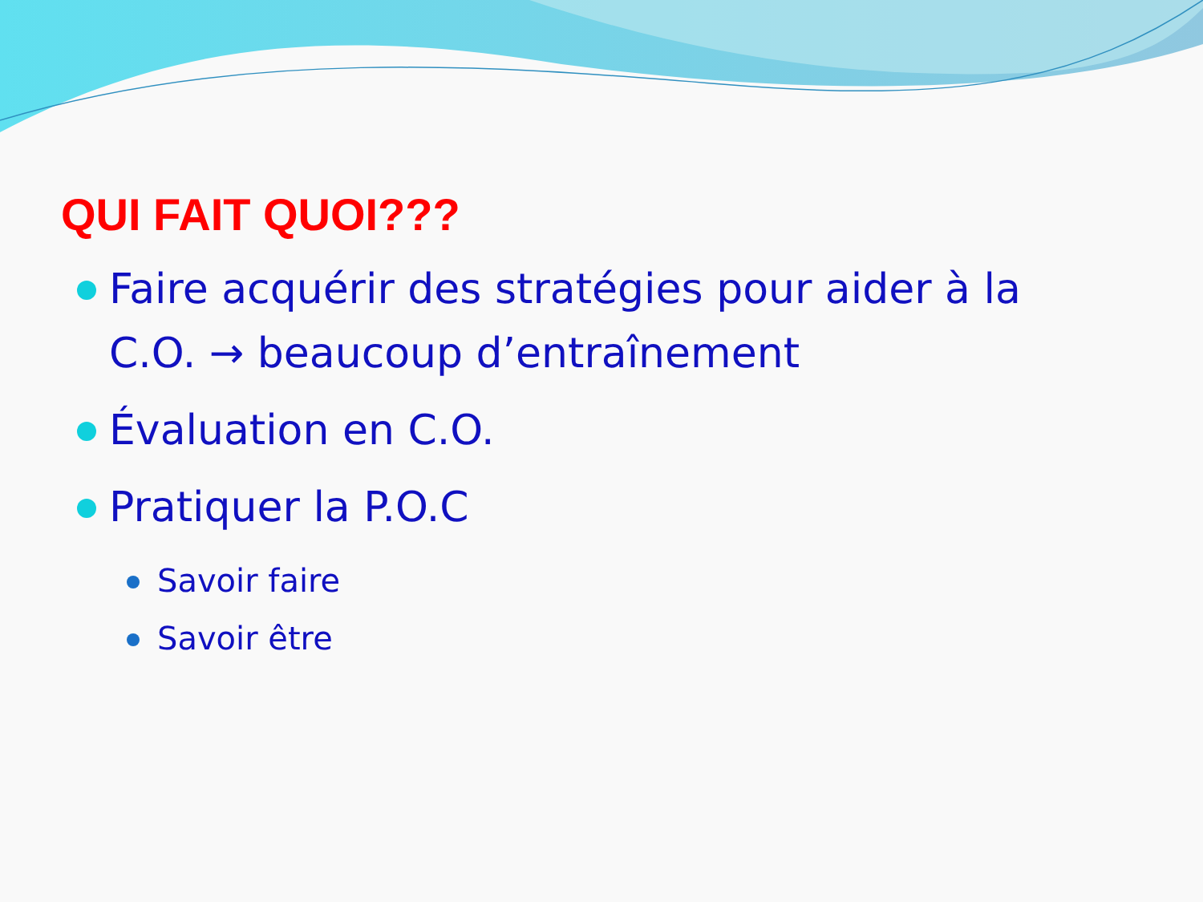QUI FAIT QUOI???
Faire acquérir des stratégies pour aider à la C.O. → beaucoup d’entraînement
Évaluation en C.O.
Pratiquer la P.O.C
Savoir faire
Savoir être